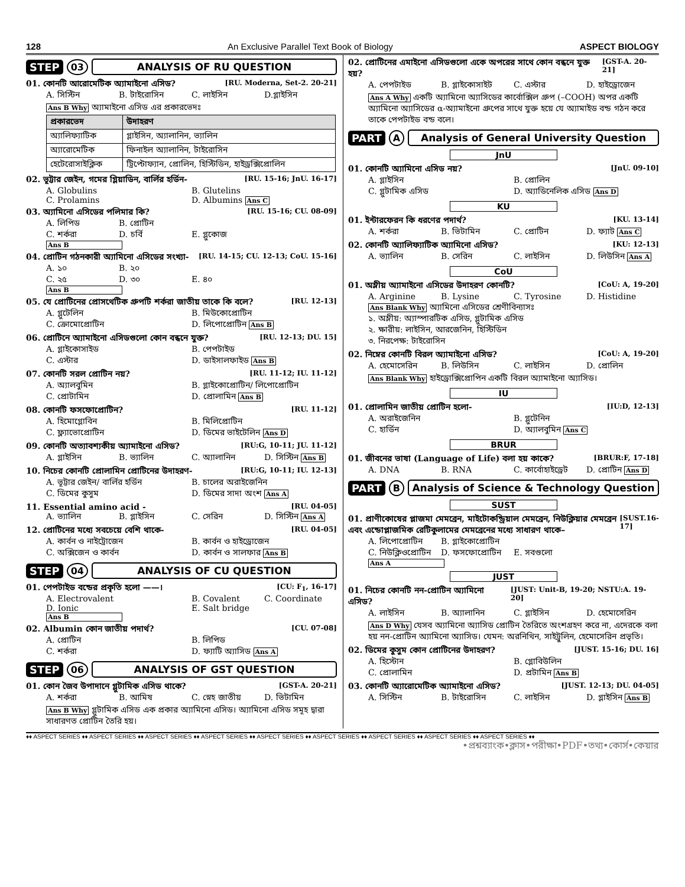128 An Exclusive Parallel Text Book of Biology ASPECT BIOLOGY
STEP 03 ANALYSIS OF RU QUESTION
01. কোনটি আরোমেটিক অ্যামাইনো এসিড? [RU. Moderna, Set-2. 20-21]
A. সিস্টিন B. টাইরোসিন C. লাইসিন D.গ্লাইসিন
Ans B Why অ্যামাইনো এসিড এর প্রকারভেদঃ
| প্রকারভেদ | উদাহরণ |
| --- | --- |
| অ্যালিফ্যাটিক | গ্লাইসিন, অ্যালানিন, ভ্যালিন |
| অ্যারোমেটিক | ফিনাইল অ্যালানিন, টাইরোসিন |
| হেটেরোসাইক্লিক | ট্রিপ্টোফ্যান, প্রোলিন, হিস্টিডিন, হাইড্রক্সিপ্রোলিন |
02. ভূট্টার জেইন, গমের গ্লিয়াডিন, বার্লির হর্ডিন- [RU. 15-16; JnU. 16-17]
A. Globulins B. Glutelins C. Prolamins D. Albumins Ans C
03. অ্যামিনো এসিডের পলিমার কি? [RU. 15-16; CU. 08-09]
A. লিপিড B. প্রোটিন C. শর্করা D. চর্বি E. গ্লুকোজ Ans B
04. প্রোটিন গঠনকারী অ্যামিনো এসিডের সংখ্যা- [RU. 14-15; CU. 12-13; CoU. 15-16]
A. ১০ B. ২০ C. ২৫ D. ৩০ E. ৪০ Ans B
05. যে প্রোটিনের প্রোসথেটিক গ্রুপটি শর্করা জাতীয় তাকে কি বলে? [RU. 12-13]
A. গ্লুটেলিন B. মিউকোপ্রোটিন C. ক্রোমোপ্রোটিন D. লিপোপ্রোটিন Ans B
06. প্রোটিনে অ্যামাইনো এসিডগুলো কোন বন্ধনে যুক্ত? [RU. 12-13; DU. 15]
A. গ্লাইকোসাইড B. পেপটাইড C. এস্টার D. ডাইসালফাইড Ans B
07. কোনটি সরল প্রোটিন নয়? [RU. 11-12; IU. 11-12]
A. অ্যালবুমিন B. গ্লাইকোপ্রোটিন/ লিপোপ্রোটিন C. প্রোটামিন D. প্রোলামিন Ans B
08. কোনটি ফসফোপ্রোটিন? [RU. 11-12]
A. হিমোগ্লোবিন B. মিলিপ্রোটিন C. ফ্ল্যাভোপ্রোটিন D. ডিমের ভাইটেলিন Ans D
09. কোনটি অত্যাবশ্যকীয় অ্যামাইনো এসিড? [RU:G, 10-11; JU. 11-12]
A. গ্লাইসিন B. ভ্যালিন C. অ্যালানিন D. সিস্টিন Ans B
10. নিচের কোনটি প্রোলামিন প্রোটিনের উদাহরণ- [RU:G, 10-11; IU. 12-13]
A. ভূট্টার জেইন/ বার্লির হর্ডিন B. চালের অরাইজেনিন C. ডিমের কুসুম D. ডিমের সাদা অংশ Ans A
11. Essential amino acid - [RU. 04-05]
A. ভ্যালিন B. গ্লাইসিন C. সেরিন D. সিস্টিন Ans A
12. প্রোটিনের মধ্যে সবচেয়ে বেশি থাকে- [RU. 04-05]
A. কার্বন ও নাইট্রোজেন B. কার্বন ও হাইড্রোজেন C. অক্সিজেন ও কার্বন D. কার্বন ও সালফার Ans B
STEP 04 ANALYSIS OF CU QUESTION
01. পেপটাইড বন্ডের প্রকৃতি হলো ——। [CU: F<sub>1</sub>, 16-17]
A. Electrovalent B. Covalent C. Coordinate D. Ionic E. Salt bridge Ans B
02. Albumin কোন জাতীয় পদার্থ? [CU. 07-08]
A. প্রোটিন B. লিপিড C. শর্করা D. ফ্যাটি অ্যাসিড Ans A
STEP 06 ANALYSIS OF GST QUESTION
01. কোন জৈব উপাদানে গ্লুটামিক এসিড থাকে? [GST-A. 20-21]
A. শর্করা B. আমিষ C. স্নেহ জাতীয় D. ভিটামিন
Ans B Why গ্লুটামিক এসিড এক প্রকার অ্যামিনো এসিড। অ্যামিনো এসিড সমূহ দ্বারা সাধারণত প্রোটিন তৈরি হয়।
02. প্রোটিনের এমাইনো এসিডগুলো একে অপরের সাথে কোন বন্ধনে যুক্ত হয়? [GST-A. 20-21]
A. পেপটাইড B. গ্লাইকোসাইট C. এস্টার D. হাইড্রোজেন
Ans A Why একটি অ্যামিনো অ্যাসিডের কার্বোক্সিল গ্রুপ (–COOH) অপর একটি অ্যামিনো অ্যাসিডের α-অ্যামাইনো গ্রুপের সাথে যুক্ত হয়ে যে অ্যামাইড বন্ড গঠন করে তাকে পেপটাইড বন্ড বলে।
PART A Analysis of General University Question
JnU
01. কোনটি অ্যামিনো এসিড নয়? [JnU. 09-10]
A. গ্লাইসিন B. প্রোলিন C. গ্লুটামিক এসিড D. অ্যাডিনেলিক এসিড Ans D
KU
01. ইন্টারফেরন কি ধরণের পদার্থ? [KU. 13-14]
A. শর্করা B. ভিটামিন C. প্রোটিন D. ফ্যাট Ans C
02. কোনটি অ্যালিফ্যাটিক অ্যামিনো এসিড? [KU: 12-13]
A. ভ্যালিন B. সেরিন C. লাইসিন D. লিউসিন Ans A
CoU
01. অম্লীয় অ্যামাইনো এসিডের উদাহরণ কোনটি? [CoU: A, 19-20]
A. Arginine B. Lysine C. Tyrosine D. Histidine
Ans Blank Why অ্যামিনো এসিডের শ্রেণীবিন্যাসঃ
১. অম্লীয়: অ্যাস্পারটিক এসিড, গ্লুটামিক এসিড
২. ক্ষারীয়: লাইসিন, আরজেনিন, হিস্টিডিন
৩. নিরপেক্ষ: টাইরোসিন
02. নিম্নের কোনটি বিরল অ্যামাইনো এসিড? [CoU: A, 19-20]
A. হেমোসেরিন B. লিউসিন C. লাইসিন D. প্রোলিন
Ans Blank Why হাইড্রোক্সিপ্রোপিন একটি বিরল অ্যামাইনো অ্যাসিড।
IU
01. প্রোলামিন জাতীয় প্রোটিন হলো- [IU:D, 12-13]
A. অরাইজেনিন B. গ্লুটেনিন C. হার্ডিন D. অ্যালবুমিন Ans C
BRUR
01. জীবনের ভাষা (Language of Life) বলা হয় কাকে? [BRUR:F, 17-18]
A. DNA B. RNA C. কার্বোহাইড্রেট D. প্রোটিন Ans D
PART B Analysis of Science & Technology Question
SUST
01. প্রাণীকোষের প্লাজমা মেমব্রেন, মাইটোকন্ড্রিয়াল মেমব্রেন, নিউক্লিয়ার মেমব্রেন এবং এন্ডোপ্লাজমিক রেটিকুলামের মেমব্রেনের মধ্যে সাধারণ থাকে– [SUST.16-17]
A. লিপোপ্রোটিন B. গ্লাইকোপ্রোটিন C. নিউক্লিওপ্রোটিন D. ফসফোপ্রোটিন E. সবগুলো Ans A
JUST
01. নিচের কোনটি নন-প্রোটিন অ্যামিনো এসিড? [JUST: Unit-B, 19-20; NSTU:A. 19-20]
A. লাইসিন B. অ্যালানিন C. গ্লাইসিন D. হেমোসেরিন
Ans D Why যেসব অ্যামিনো অ্যাসিড প্রোটিন তৈরিতে অংশগ্রহণ করে না, এদেরকে বলা হয় নন-প্রোটিন অ্যামিনো অ্যাসিড। যেমন: অরনিথিন, সাইট্রুলিন, হেমোসেরিন প্রভৃতি।
02. ডিমের কুসুম কোন প্রোটিনের উদাহরণ? [JUST. 15-16; DU. 16]
A. হিস্টোন B. গ্লোবিউলিন C. প্রোলামিন D. প্রটামিন Ans B
03. কোনটি অ্যারোমেটিক অ্যামাইনো এসিড? [JUST. 12-13; DU. 04-05]
A. সিস্টিন B. টাইরোসিন C. লাইসিন D. গ্লাইসিন Ans B
♦♦ ASPECT SERIES ♦♦ ASPECT SERIES ♦♦ ASPECT SERIES ♦♦ ASPECT SERIES ♦♦ ASPECT SERIES ♦♦ ASPECT SERIES ♦♦ ASPECT SERIES ♦♦ ASPECT SERIES ♦♦ ASPECT SERIES ♦♦
•প্রশ্নব্যাংক•ক্লাস•পরীক্ষা•PDF•তথ্য•কোর্স•কেয়ার